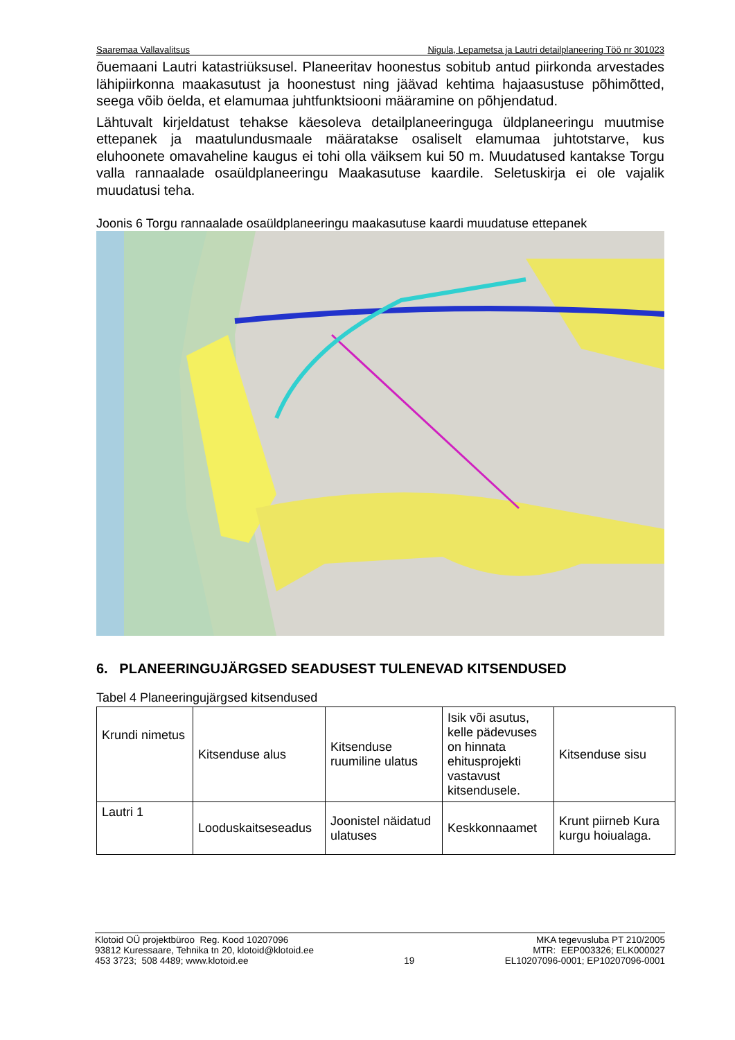Saaremaa Vallavalitsus Nigula, Lepametsa ja Lautri detailplaneering Töö nr 301023
õuemaani Lautri katastriüksusel. Planeeritav hoonestus sobitub antud piirkonda arvestades lähipiirkonna maakasutust ja hoonestust ning jäävad kehtima hajaasustuse põhimõtted, seega võib öelda, et elamumaa juhtfunktsiooni määramine on põhjendatud.
Lähtuvalt kirjeldatust tehakse käesoleva detailplaneeringuga üldplaneeringu muutmise ettepanek ja maatulundusmaale määratakse osaliselt elamumaa juhtotstarve, kus eluhoonete omavaheline kaugus ei tohi olla väiksem kui 50 m. Muudatused kantakse Torgu valla rannaalade osaüldplaneeringu Maakasutuse kaardile. Seletuskirja ei ole vajalik muudatusi teha.
Joonis 6 Torgu rannaalade osaüldplaneeringu maakasutuse kaardi muudatuse ettepanek
6. PLANEERINGUJÄRGSED SEADUSEST TULENEVAD KITSENDUSED
Tabel 4 Planeeringujärgsed kitsendused
| Krundi nimetus | Kitsenduse alus | Kitsenduse ruumiline ulatus | Isik või asutus, kelle pädevuses on hinnata ehitusprojekti vastavust kitsendusele. | Kitsenduse sisu |
| Lautri 1 | Looduskaitseseadus | Joonistel näidatud ulatuses | Keskkonnaamet | Krunt piirneb Kura kurgu hoiualaga. |
Klotoid OÜ projektbüroo Reg. Kood 10207096
93812 Kuressaare, Tehnika tn 20, klotoid@klotoid.ee
453 3723; 508 4489; www.klotoid.ee
19 MKA tegevusluba PT 210/2005
MTR: EEP003326; ELK000027
EL10207096-0001; EP10207096-0001